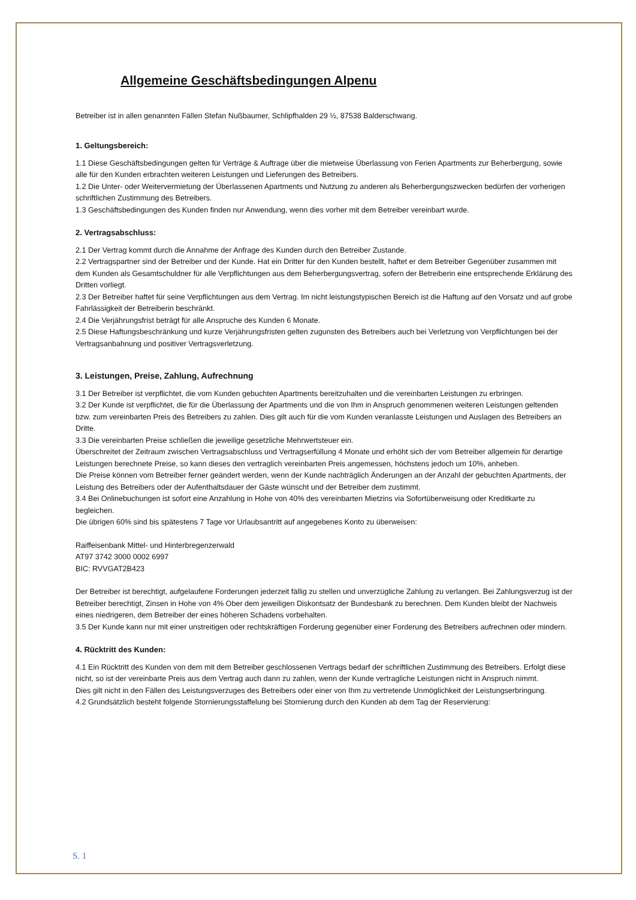Allgemeine Geschäftsbedingungen Alpenu
Betreiber ist in allen genannten Fällen Stefan Nußbaumer, Schlipfhalden 29 ½, 87538 Balderschwang.
1. Geltungsbereich:
1.1 Diese Geschäftsbedingungen gelten für Verträge & Auftrage über die mietweise Überlassung von Ferien Apartments zur Beherbergung, sowie alle für den Kunden erbrachten weiteren Leistungen und Lieferungen des Betreibers.
1.2 Die Unter- oder Weitervermietung der Überlassenen Apartments und Nutzung zu anderen als Beherbergungszwecken bedürfen der vorherigen schriftlichen Zustimmung des Betreibers.
1.3 Geschäftsbedingungen des Kunden finden nur Anwendung, wenn dies vorher mit dem Betreiber vereinbart wurde.
2. Vertragsabschluss:
2.1 Der Vertrag kommt durch die Annahme der Anfrage des Kunden durch den Betreiber Zustande.
2.2 Vertragspartner sind der Betreiber und der Kunde. Hat ein Dritter für den Kunden bestellt, haftet er dem Betreiber Gegenüber zusammen mit dem Kunden als Gesamtschuldner für alle Verpflichtungen aus dem Beherbergungsvertrag, sofern der Betreiberin eine entsprechende Erklärung des Dritten vorliegt.
2.3 Der Betreiber haftet für seine Verpflichtungen aus dem Vertrag. Im nicht leistungstypischen Bereich ist die Haftung auf den Vorsatz und auf grobe Fahrlässigkeit der Betreiberin beschränkt.
2.4 Die Verjährungsfrist beträgt für alle Anspruche des Kunden 6 Monate.
2.5 Diese Haftungsbeschränkung und kurze Verjährungsfristen gelten zugunsten des Betreibers auch bei Verletzung von Verpflichtungen bei der Vertragsanbahnung und positiver Vertragsverletzung.
3. Leistungen, Preise, Zahlung, Aufrechnung
3.1 Der Betreiber ist verpflichtet, die vom Kunden gebuchten Apartments bereitzuhalten und die vereinbarten Leistungen zu erbringen.
3.2 Der Kunde ist verpflichtet, die für die Überlassung der Apartments und die von Ihm in Anspruch genommenen weiteren Leistungen geltenden bzw. zum vereinbarten Preis des Betreibers zu zahlen. Dies gilt auch für die vom Kunden veranlasste Leistungen und Auslagen des Betreibers an Dritte.
3.3 Die vereinbarten Preise schließen die jeweilige gesetzliche Mehrwertsteuer ein.
Überschreitet der Zeitraum zwischen Vertragsabschluss und Vertragserfüllung 4 Monate und erhöht sich der vom Betreiber allgemein für derartige Leistungen berechnete Preise, so kann dieses den vertraglich vereinbarten Preis angemessen, höchstens jedoch um 10%, anheben.
Die Preise können vom Betreiber ferner geändert werden, wenn der Kunde nachträglich Änderungen an der Anzahl der gebuchten Apartments, der Leistung des Betreibers oder der Aufenthaltsdauer der Gäste wünscht und der Betreiber dem zustimmt.
3.4 Bei Onlinebuchungen ist sofort eine Anzahlung in Hohe von 40% des vereinbarten Mietzins via Sofortüberweisung oder Kreditkarte zu begleichen.
Die übrigen 60% sind bis spätestens 7 Tage vor Urlaubsantritt auf angegebenes Konto zu überweisen:
Raiffeisenbank Mittel- und Hinterbregenzerwald
AT97 3742 3000 0002 6997
BIC: RVVGAT2B423
Der Betreiber ist berechtigt, aufgelaufene Forderungen jederzeit fällig zu stellen und unverzügliche Zahlung zu verlangen. Bei Zahlungsverzug ist der Betreiber berechtigt, Zinsen in Hohe von 4% Ober dem jeweiligen Diskontsatz der Bundesbank zu berechnen. Dem Kunden bleibt der Nachweis eines niedrigeren, dem Betreiber der eines höheren Schadens vorbehalten.
3.5 Der Kunde kann nur mit einer unstreitigen oder rechtskräftigen Forderung gegenüber einer Forderung des Betreibers aufrechnen oder mindern.
4. Rücktritt des Kunden:
4.1 Ein Rücktritt des Kunden von dem mit dem Betreiber geschlossenen Vertrags bedarf der schriftlichen Zustimmung des Betreibers. Erfolgt diese nicht, so ist der vereinbarte Preis aus dem Vertrag auch dann zu zahlen, wenn der Kunde vertragliche Leistungen nicht in Anspruch nimmt.
Dies gilt nicht in den Fällen des Leistungsverzuges des Betreibers oder einer von Ihm zu vertretende Unmöglichkeit der Leistungserbringung.
4.2 Grundsätzlich besteht folgende Stornierungsstaffelung bei Stornierung durch den Kunden ab dem Tag der Reservierung:
S. 1